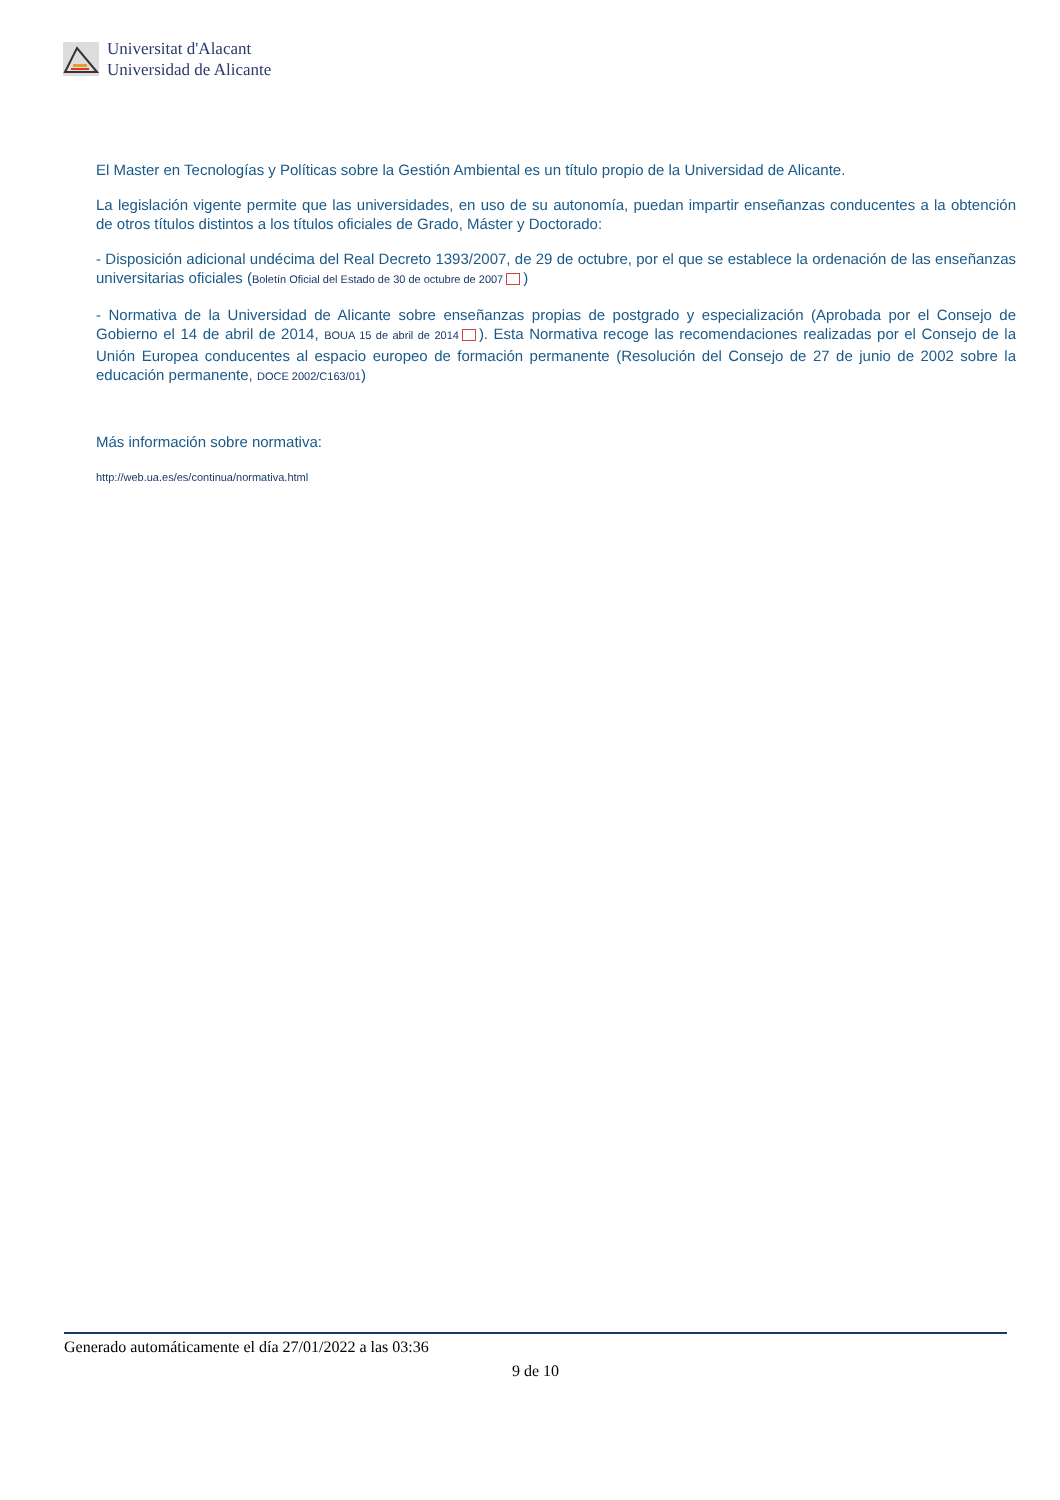Universitat d'Alacant
Universidad de Alicante
El Master en Tecnologías y Políticas sobre la Gestión Ambiental es un título propio de la Universidad de Alicante.
La legislación vigente permite que las universidades, en uso de su autonomía, puedan impartir enseñanzas conducentes a la obtención de otros títulos distintos a los títulos oficiales de Grado, Máster y Doctorado:
- Disposición adicional undécima del Real Decreto 1393/2007, de 29 de octubre, por el que se establece la ordenación de las enseñanzas universitarias oficiales (Boletín Oficial del Estado de 30 de octubre de 2007 )
- Normativa de la Universidad de Alicante sobre enseñanzas propias de postgrado y especialización (Aprobada por el Consejo de Gobierno el 14 de abril de 2014, BOUA 15 de abril de 2014 ). Esta Normativa recoge las recomendaciones realizadas por el Consejo de la Unión Europea conducentes al espacio europeo de formación permanente (Resolución del Consejo de 27 de junio de 2002 sobre la educación permanente, DOCE 2002/C163/01)
Más información sobre normativa:
http://web.ua.es/es/continua/normativa.html
Generado automáticamente el día 27/01/2022 a las 03:36
9 de 10